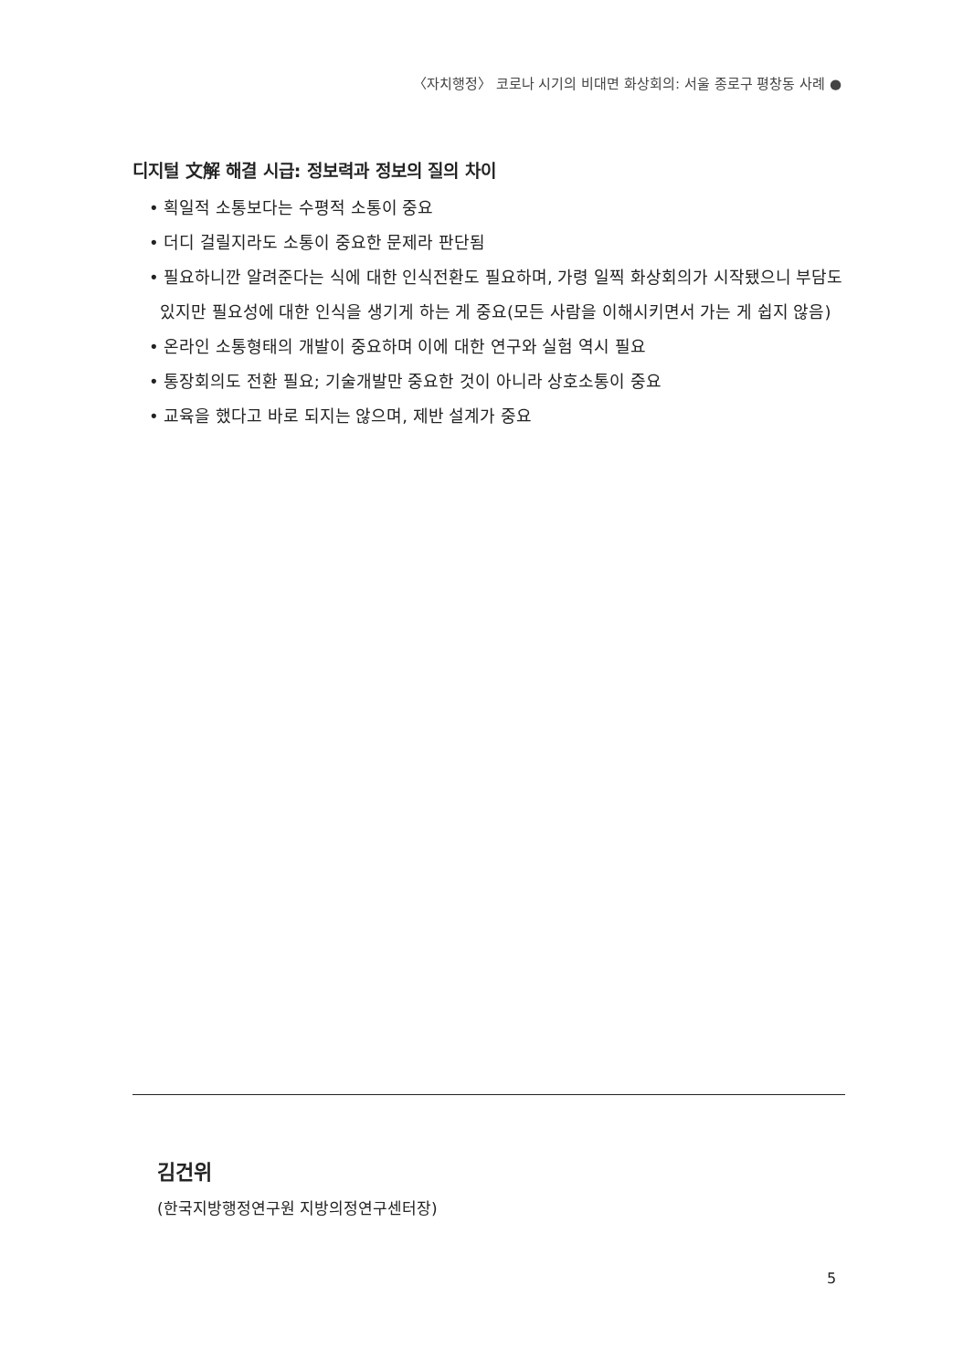〈자치행정〉 코로나 시기의 비대면 화상회의: 서울 종로구 평창동 사례 ●
디지털 文解 해결 시급: 정보력과 정보의 질의 차이
• 획일적 소통보다는 수평적 소통이 중요
• 더디 걸릴지라도 소통이 중요한 문제라 판단됨
• 필요하니깐 알려준다는 식에 대한 인식전환도 필요하며, 가령 일찍 화상회의가 시작됐으니 부담도 있지만 필요성에 대한 인식을 생기게 하는 게 중요(모든 사람을 이해시키면서 가는 게 쉽지 않음)
• 온라인 소통형태의 개발이 중요하며 이에 대한 연구와 실험 역시 필요
• 통장회의도 전환 필요; 기술개발만 중요한 것이 아니라 상호소통이 중요
• 교육을 했다고 바로 되지는 않으며, 제반 설계가 중요
김건위
(한국지방행정연구원 지방의정연구센터장)
5